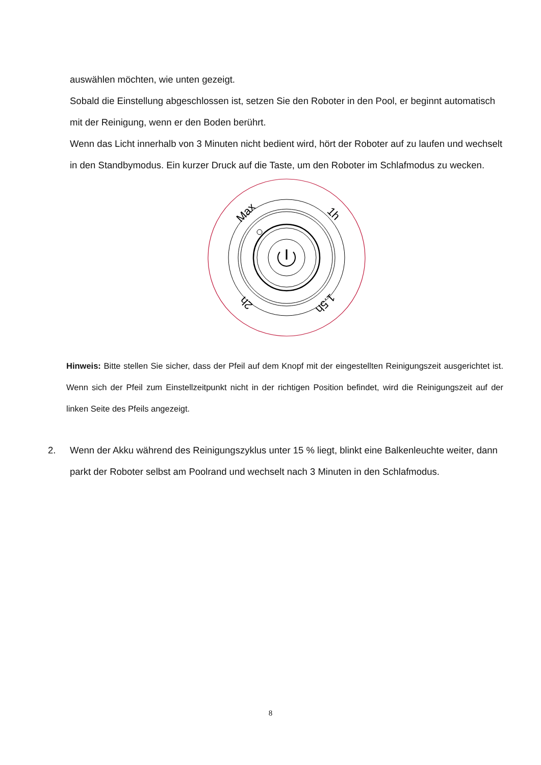auswählen möchten, wie unten gezeigt.
Sobald die Einstellung abgeschlossen ist, setzen Sie den Roboter in den Pool, er beginnt automatisch mit der Reinigung, wenn er den Boden berührt.
Wenn das Licht innerhalb von 3 Minuten nicht bedient wird, hört der Roboter auf zu laufen und wechselt in den Standbymodus. Ein kurzer Druck auf die Taste, um den Roboter im Schlafmodus zu wecken.
Max
1h
2h
1.5h
Hinweis: Bitte stellen Sie sicher, dass der Pfeil auf dem Knopf mit der eingestellten Reinigungszeit ausgerichtet ist. Wenn sich der Pfeil zum Einstellzeitpunkt nicht in der richtigen Position befindet, wird die Reinigungszeit auf der linken Seite des Pfeils angezeigt.
2. Wenn der Akku während des Reinigungszyklus unter 15 % liegt, blinkt eine Balkenleuchte weiter, dann parkt der Roboter selbst am Poolrand und wechselt nach 3 Minuten in den Schlafmodus.
8